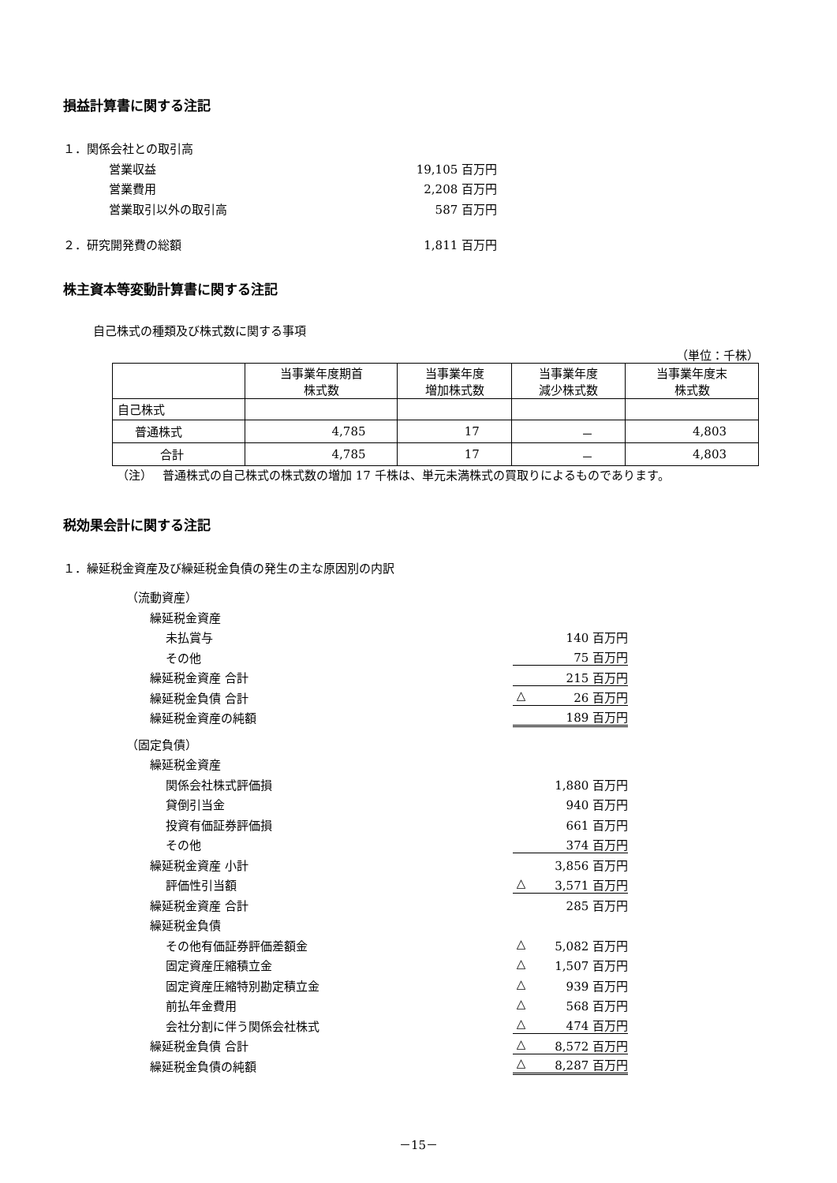損益計算書に関する注記
１．関係会社との取引高
営業収益 19,105 百万円
営業費用 2,208 百万円
営業取引以外の取引高 587 百万円
２．研究開発費の総額 1,811 百万円
株主資本等変動計算書に関する注記
自己株式の種類及び株式数に関する事項
（単位：千株）
| | 当事業年度期首 株式数 | 当事業年度 増加株式数 | 当事業年度 減少株式数 | 当事業年度末 株式数 |
| --- | --- | --- | --- | --- |
| 自己株式 | | | | |
| 普通株式 | 4,785 | 17 | － | 4,803 |
| 合計 | 4,785 | 17 | － | 4,803 |
（注） 普通株式の自己株式の株式数の増加 17 千株は、単元未満株式の買取りによるものであります。
税効果会計に関する注記
１．繰延税金資産及び繰延税金負債の発生の主な原因別の内訳
（流動資産）
繰延税金資産
未払賞与 140 百万円
その他 75 百万円
繰延税金資産 合計 215 百万円
繰延税金負債 合計 △ 26 百万円
繰延税金資産の純額 189 百万円
（固定負債）
繰延税金資産
関係会社株式評価損 1,880 百万円
貸倒引当金 940 百万円
投資有価証券評価損 661 百万円
その他 374 百万円
繰延税金資産 小計 3,856 百万円
評価性引当額 △ 3,571 百万円
繰延税金資産 合計 285 百万円
繰延税金負債
その他有価証券評価差額金 △ 5,082 百万円
固定資産圧縮積立金 △ 1,507 百万円
固定資産圧縮特別勘定積立金 △ 939 百万円
前払年金費用 △ 568 百万円
会社分割に伴う関係会社株式 △ 474 百万円
繰延税金負債 合計 △ 8,572 百万円
繰延税金負債の純額 △ 8,287 百万円
－15－